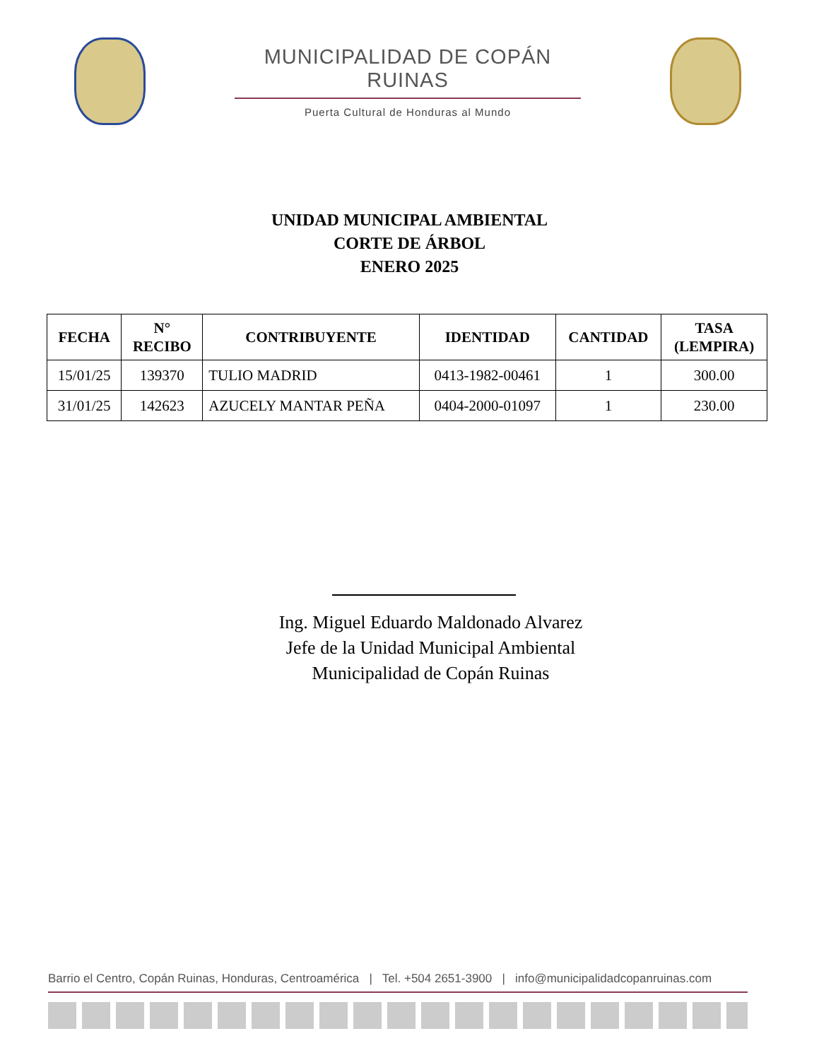MUNICIPALIDAD DE COPÁN RUINAS
Puerta Cultural de Honduras al Mundo
UNIDAD MUNICIPAL AMBIENTAL
CORTE DE ÁRBOL
ENERO 2025
| FECHA | N° RECIBO | CONTRIBUYENTE | IDENTIDAD | CANTIDAD | TASA (LEMPIRA) |
| --- | --- | --- | --- | --- | --- |
| 15/01/25 | 139370 | TULIO MADRID | 0413-1982-00461 | 1 | 300.00 |
| 31/01/25 | 142623 | AZUCELY MANTAR PEÑA | 0404-2000-01097 | 1 | 230.00 |
Ing. Miguel Eduardo Maldonado Alvarez
Jefe de la Unidad Municipal Ambiental
Municipalidad de Copán Ruinas
Barrio el Centro, Copán Ruinas, Honduras, Centroamérica | Tel. +504 2651-3900 | info@municipalidadcopanruinas.com